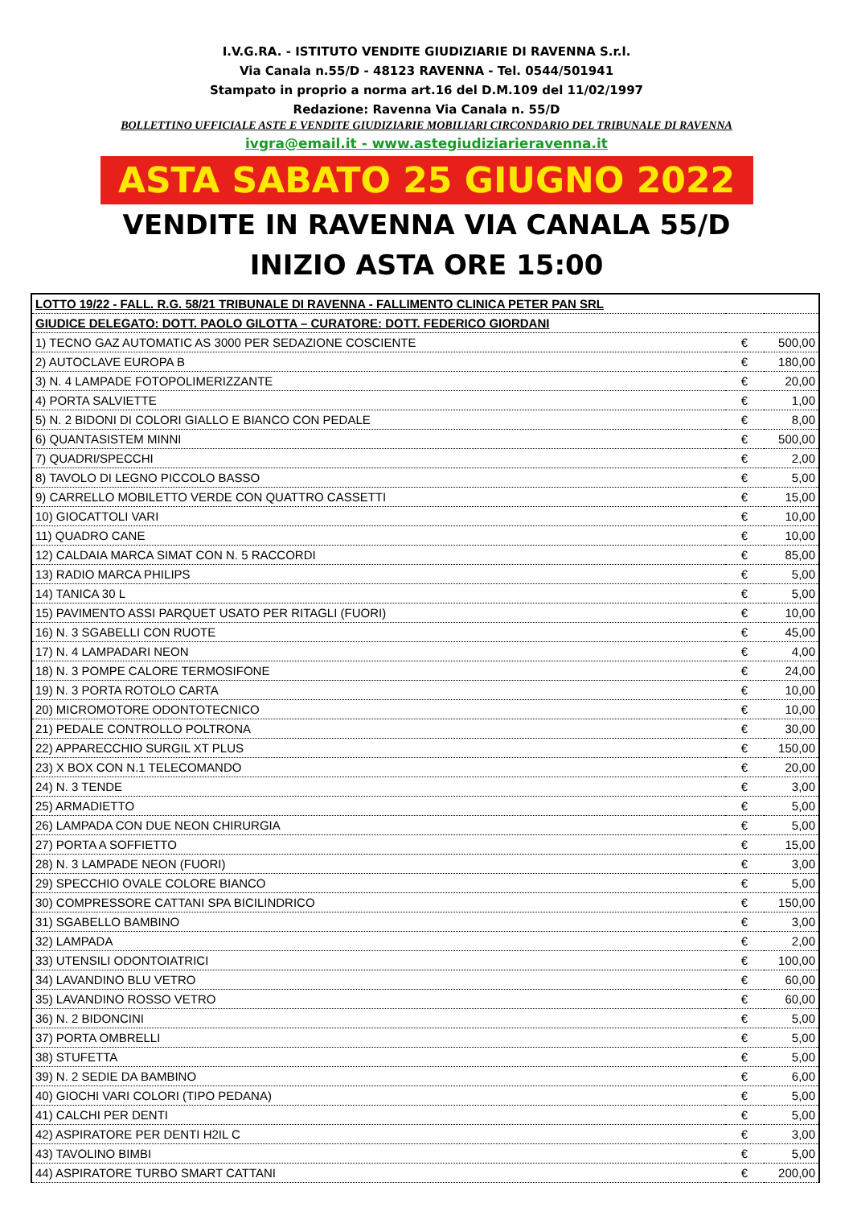I.V.G.RA. - ISTITUTO VENDITE GIUDIZIARIE DI RAVENNA S.r.l.
Via Canala n.55/D - 48123 RAVENNA - Tel. 0544/501941
Stampato in proprio a norma art.16 del D.M.109 del 11/02/1997
Redazione: Ravenna Via Canala n. 55/D
BOLLETTINO UFFICIALE ASTE E VENDITE GIUDIZIARIE MOBILIARI CIRCONDARIO DEL TRIBUNALE DI RAVENNA
ivgra@email.it - www.astegiudiziarieravenna.it
ASTA SABATO 25 GIUGNO 2022
VENDITE IN RAVENNA VIA CANALA 55/D
INIZIO ASTA ORE 15:00
| LOTTO 19/22 - FALL. R.G. 58/21 TRIBUNALE DI RAVENNA - FALLIMENTO CLINICA PETER PAN SRL | | |
| GIUDICE DELEGATO: DOTT. PAOLO GILOTTA – CURATORE: DOTT. FEDERICO GIORDANI | | |
| 1) TECNO GAZ AUTOMATIC AS 3000 PER SEDAZIONE COSCIENTE | € | 500,00 |
| 2) AUTOCLAVE EUROPA B | € | 180,00 |
| 3) N. 4 LAMPADE FOTOPOLIMERIZZANTE | € | 20,00 |
| 4) PORTA SALVIETTE | € | 1,00 |
| 5) N. 2 BIDONI DI COLORI GIALLO E BIANCO CON PEDALE | € | 8,00 |
| 6) QUANTASISTEM MINNI | € | 500,00 |
| 7) QUADRI/SPECCHI | € | 2,00 |
| 8) TAVOLO DI LEGNO PICCOLO BASSO | € | 5,00 |
| 9) CARRELLO MOBILETTO VERDE CON QUATTRO CASSETTI | € | 15,00 |
| 10) GIOCATTOLI VARI | € | 10,00 |
| 11) QUADRO CANE | € | 10,00 |
| 12) CALDAIA MARCA SIMAT CON N. 5 RACCORDI | € | 85,00 |
| 13) RADIO MARCA PHILIPS | € | 5,00 |
| 14) TANICA 30 L | € | 5,00 |
| 15) PAVIMENTO ASSI PARQUET USATO PER RITAGLI (FUORI) | € | 10,00 |
| 16) N. 3 SGABELLI CON RUOTE | € | 45,00 |
| 17) N. 4 LAMPADARI NEON | € | 4,00 |
| 18) N. 3 POMPE CALORE TERMOSIFONE | € | 24,00 |
| 19) N. 3 PORTA ROTOLO CARTA | € | 10,00 |
| 20) MICROMOTORE ODONTOTECNICO | € | 10,00 |
| 21) PEDALE CONTROLLO POLTRONA | € | 30,00 |
| 22) APPARECCHIO SURGIL XT PLUS | € | 150,00 |
| 23) X BOX CON N.1 TELECOMANDO | € | 20,00 |
| 24) N. 3 TENDE | € | 3,00 |
| 25) ARMADIETTO | € | 5,00 |
| 26) LAMPADA CON DUE NEON CHIRURGIA | € | 5,00 |
| 27) PORTA A SOFFIETTO | € | 15,00 |
| 28) N. 3 LAMPADE NEON (FUORI) | € | 3,00 |
| 29) SPECCHIO OVALE COLORE BIANCO | € | 5,00 |
| 30) COMPRESSORE CATTANI SPA BICILINDRICO | € | 150,00 |
| 31) SGABELLO BAMBINO | € | 3,00 |
| 32) LAMPADA | € | 2,00 |
| 33) UTENSILI ODONTOIATRICI | € | 100,00 |
| 34) LAVANDINO BLU VETRO | € | 60,00 |
| 35) LAVANDINO ROSSO VETRO | € | 60,00 |
| 36) N. 2 BIDONCINI | € | 5,00 |
| 37) PORTA OMBRELLI | € | 5,00 |
| 38) STUFETTA | € | 5,00 |
| 39) N. 2 SEDIE DA BAMBINO | € | 6,00 |
| 40) GIOCHI VARI COLORI (TIPO PEDANA) | € | 5,00 |
| 41) CALCHI PER DENTI | € | 5,00 |
| 42) ASPIRATORE PER DENTI H2IL C | € | 3,00 |
| 43) TAVOLINO BIMBI | € | 5,00 |
| 44) ASPIRATORE TURBO SMART CATTANI | € | 200,00 |